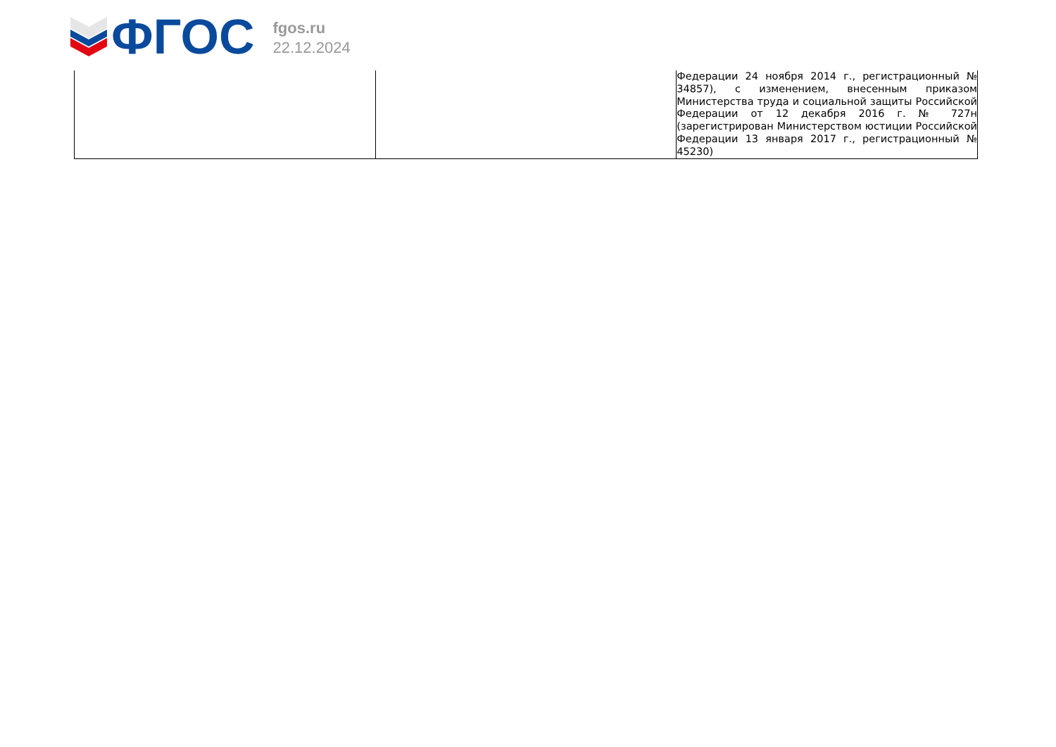ФГОС
fgos.ru
22.12.2024
| | | Федерации 24 ноября 2014 г., регистрационный № 34857), с изменением, внесенным приказом Министерства труда и социальной защиты Российской Федерации от 12 декабря 2016 г. № 727н (зарегистрирован Министерством юстиции Российской Федерации 13 января 2017 г., регистрационный № 45230) |